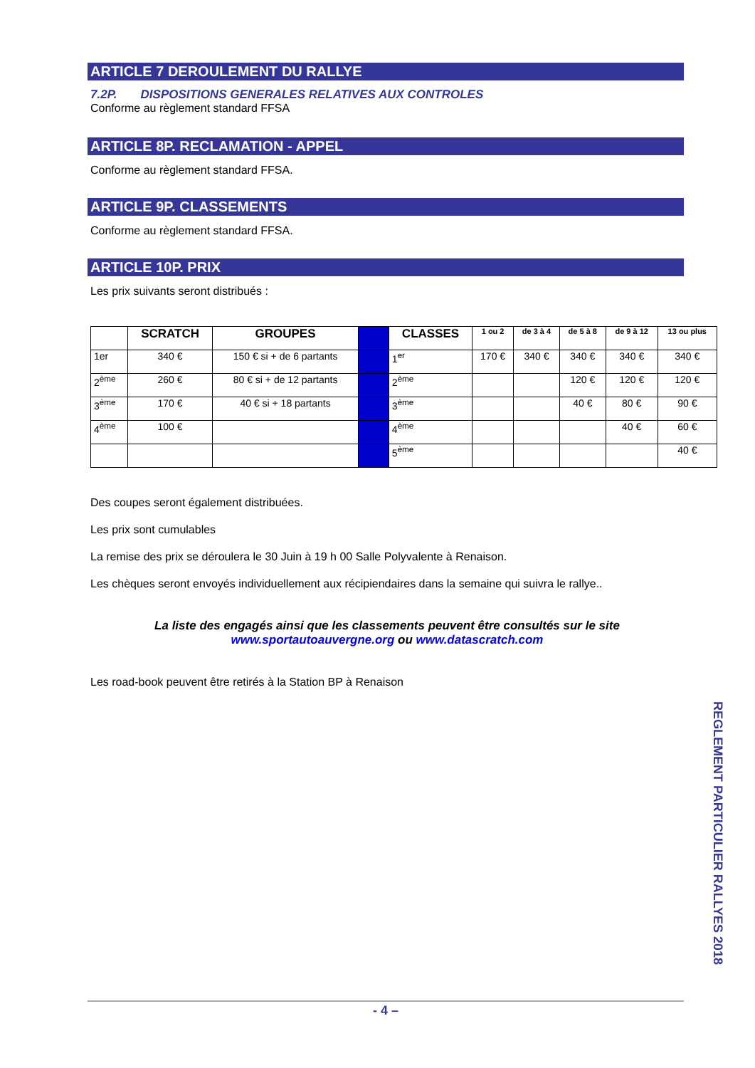ARTICLE 7 DEROULEMENT DU RALLYE
7.2P. DISPOSITIONS GENERALES RELATIVES AUX CONTROLES
Conforme au règlement standard FFSA
ARTICLE 8P. RECLAMATION - APPEL
Conforme au règlement standard FFSA.
ARTICLE 9P. CLASSEMENTS
Conforme au règlement standard FFSA.
ARTICLE 10P. PRIX
Les prix suivants seront distribués :
| | SCRATCH | GROUPES | | CLASSES | 1 ou 2 | de 3 à 4 | de 5 à 8 | de 9 à 12 | 13 ou plus |
| --- | --- | --- | --- | --- | --- | --- | --- | --- | --- |
| 1er | 340 € | 150 € si + de 6 partants | | 1<sup>er</sup> | 170 € | 340 € | 340 € | 340 € | 340 € |
| 2<sup>ème</sup> | 260 € | 80 € si + de 12 partants | | 2<sup>ème</sup> | | | 120 € | 120 € | 120 € |
| 3<sup>ème</sup> | 170 € | 40 € si + 18 partants | | 3<sup>ème</sup> | | | 40 € | 80 € | 90 € |
| 4<sup>ème</sup> | 100 € | | | 4<sup>ème</sup> | | | | 40 € | 60 € |
| | | | | 5<sup>ème</sup> | | | | | 40 € |
Des coupes seront également distribuées.
Les prix sont cumulables
La remise des prix se déroulera le 30 Juin à 19 h 00 Salle Polyvalente à Renaison.
Les chèques seront envoyés individuellement aux récipiendaires dans la semaine qui suivra le rallye..
La liste des engagés ainsi que les classements peuvent être consultés sur le site
www.sportautoauvergne.org ou www.datascratch.com
Les road-book peuvent être retirés à la Station BP à Renaison
REGLEMENT PARTICULIER RALLYES 2018
- 4 –